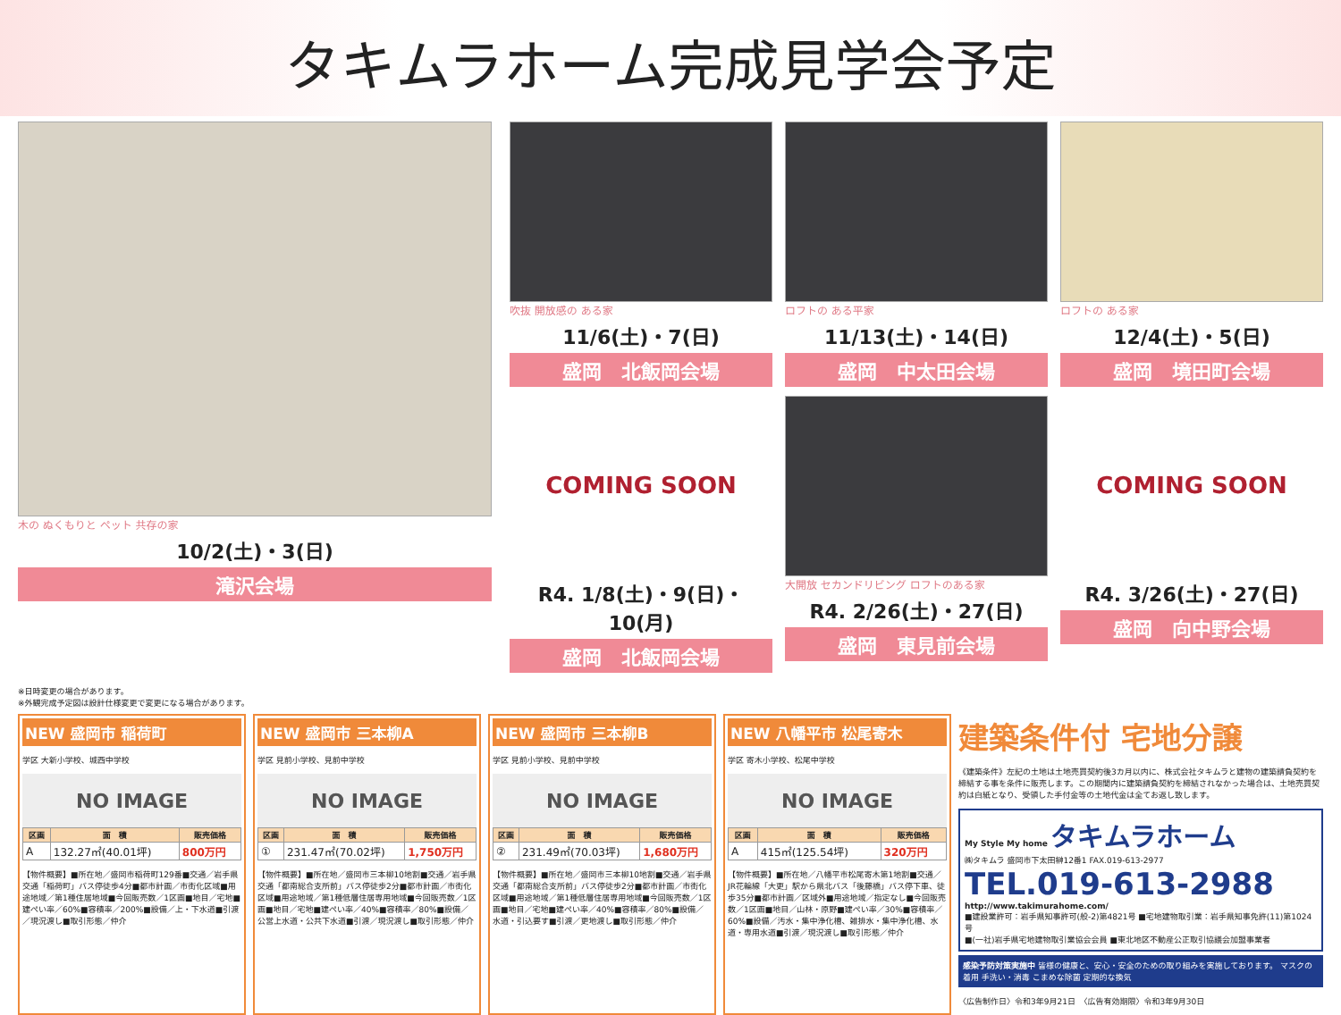タキムラホーム完成見学会予定
木の ぬくもりと ペット 共存の家
10/2(土)・3(日)
滝沢会場
吹抜 開放感の ある家
11/6(土)・7(日)
盛岡　北飯岡会場
ロフトの ある平家
11/13(土)・14(日)
盛岡　中太田会場
ロフトの ある家
12/4(土)・5(日)
盛岡　境田町会場
COMING SOON
R4. 1/8(土)・9(日)・10(月)
盛岡　北飯岡会場
大開放 セカンドリビング ロフトのある家
R4. 2/26(土)・27(日)
盛岡　東見前会場
COMING SOON
R4. 3/26(土)・27(日)
盛岡　向中野会場
※日時変更の場合があります。
※外観完成予定図は設計仕様変更で変更になる場合があります。
NEW 盛岡市 稲荷町
学区 大新小学校、城西中学校
NO IMAGE
| 区画 | 面 積 | 販売価格 |
| --- | --- | --- |
| A | 132.27㎡(40.01坪) | 800万円 |
【物件概要】■所在地／盛岡市稲荷町129番■交通／岩手県交通「稲荷町」バス停徒歩4分■都市計画／市街化区域■用途地域／第1種住居地域■今回販売数／1区画■地目／宅地■建ぺい率／60%■容積率／200%■設備／上・下水道■引渡／現況渡し■取引形態／仲介
NEW 盛岡市 三本柳A
学区 見前小学校、見前中学校
NO IMAGE
| 区画 | 面 積 | 販売価格 |
| --- | --- | --- |
| ① | 231.47㎡(70.02坪) | 1,750万円 |
【物件概要】■所在地／盛岡市三本柳10地割■交通／岩手県交通「都南総合支所前」バス停徒歩2分■都市計画／市街化区域■用途地域／第1種低層住居専用地域■今回販売数／1区画■地目／宅地■建ぺい率／40%■容積率／80%■設備／公営上水道・公共下水道■引渡／現況渡し■取引形態／仲介
NEW 盛岡市 三本柳B
学区 見前小学校、見前中学校
NO IMAGE
| 区画 | 面 積 | 販売価格 |
| --- | --- | --- |
| ② | 231.49㎡(70.03坪) | 1,680万円 |
【物件概要】■所在地／盛岡市三本柳10地割■交通／岩手県交通「都南総合支所前」バス停徒歩2分■都市計画／市街化区域■用途地域／第1種低層住居専用地域■今回販売数／1区画■地目／宅地■建ぺい率／40%■容積率／80%■設備／水道・引込要す■引渡／更地渡し■取引形態／仲介
NEW 八幡平市 松尾寄木
学区 寄木小学校、松尾中学校
NO IMAGE
| 区画 | 面 積 | 販売価格 |
| --- | --- | --- |
| A | 415㎡(125.54坪) | 320万円 |
【物件概要】■所在地／八幡平市松尾寄木第1地割■交通／JR花輪線「大更」駅から県北バス「後藤橋」バス停下車、徒歩35分■都市計画／区域外■用途地域／指定なし■今回販売数／1区画■地目／山林・原野■建ぺい率／30%■容積率／60%■設備／汚水・集中浄化槽、雑排水・集中浄化槽、水道・専用水道■引渡／現況渡し■取引形態／仲介
建築条件付 宅地分譲
《建築条件》左記の土地は土地売買契約後3カ月以内に、株式会社タキムラと建物の建築請負契約を締結する事を条件に販売します。この期間内に建築請負契約を締結されなかった場合は、土地売買契約は白紙となり、受領した手付金等の土地代金は全てお返し致します。
My Style My home タキムラホーム
㈱タキムラ 盛岡市下太田榊12番1 FAX.019-613-2977
TEL.019-613-2988
http://www.takimurahome.com/
■建設業許可：岩手県知事許可(般-2)第4821号 ■宅地建物取引業：岩手県知事免許(11)第1024号
■(一社)岩手県宅地建物取引業協会会員 ■東北地区不動産公正取引協議会加盟事業者
感染予防対策実施中 皆様の健康と、安心・安全のための取り組みを実施しております。 マスクの着用 手洗い・消毒 こまめな除菌 定期的な換気
〈広告制作日〉令和3年9月21日　〈広告有効期限〉令和3年9月30日